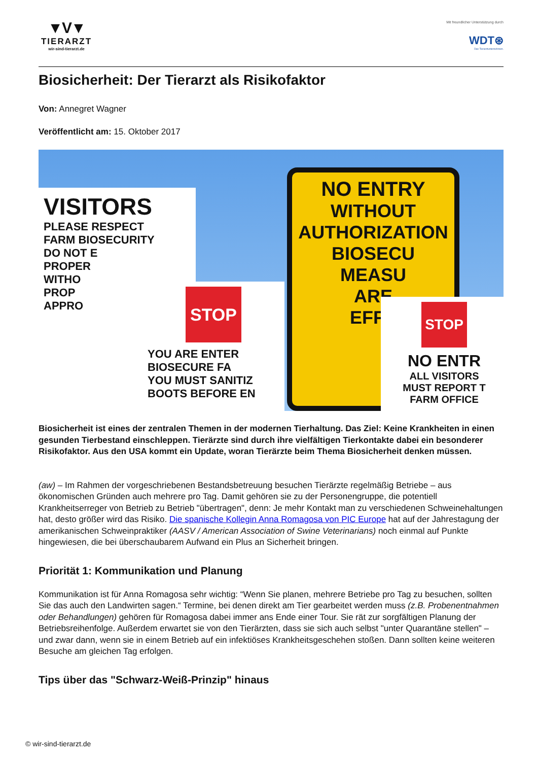▼V▼
TIERARZT
wir-sind-tierarzt.de
Mit freundlicher Unterstützung durch
WDT⊛
Das Tierarztunternehmen.
Biosicherheit: Der Tierarzt als Risikofaktor
Von: Annegret Wagner
Veröffentlicht am: 15. Oktober 2017
VISITORS
PLEASE RESPECT
FARM BIOSECURITY
DO NOT E
PROPER
WITHO
PROP
APPRO
STOP
YOU ARE ENTER
BIOSECURE FA
YOU MUST SANITIZ
BOOTS BEFORE EN
NO ENTRY
WITHOUT
AUTHORIZATION
BIOSECU
MEASU
ARE
EFFE
STOP
NO ENTR
ALL VISITORS
MUST REPORT T
FARM OFFICE
Biosicherheit ist eines der zentralen Themen in der modernen Tierhaltung. Das Ziel: Keine Krankheiten in einen gesunden Tierbestand einschleppen. Tierärzte sind durch ihre vielfältigen Tierkontakte dabei ein besonderer Risikofaktor. Aus den USA kommt ein Update, woran Tierärzte beim Thema Biosicherheit denken müssen.
(aw) – Im Rahmen der vorgeschriebenen Bestandsbetreuung besuchen Tierärzte regelmäßig Betriebe – aus ökonomischen Gründen auch mehrere pro Tag. Damit gehören sie zu der Personengruppe, die potentiell Krankheitserreger von Betrieb zu Betrieb "übertragen", denn: Je mehr Kontakt man zu verschiedenen Schweinehaltungen hat, desto größer wird das Risiko. Die spanische Kollegin Anna Romagosa von PIC Europe hat auf der Jahrestagung der amerikanischen Schweinpraktiker (AASV / American Association of Swine Veterinarians) noch einmal auf Punkte hingewiesen, die bei überschaubarem Aufwand ein Plus an Sicherheit bringen.
Priorität 1: Kommunikation und Planung
Kommunikation ist für Anna Romagosa sehr wichtig: “Wenn Sie planen, mehrere Betriebe pro Tag zu besuchen, sollten Sie das auch den Landwirten sagen.“ Termine, bei denen direkt am Tier gearbeitet werden muss (z.B. Probenentnahmen oder Behandlungen) gehören für Romagosa dabei immer ans Ende einer Tour. Sie rät zur sorgfältigen Planung der Betriebsreihenfolge. Außerdem erwartet sie von den Tierärzten, dass sie sich auch selbst "unter Quarantäne stellen" – und zwar dann, wenn sie in einem Betrieb auf ein infektiöses Krankheitsgeschehen stoßen. Dann sollten keine weiteren Besuche am gleichen Tag erfolgen.
Tips über das "Schwarz-Weiß-Prinzip" hinaus
© wir-sind-tierarzt.de